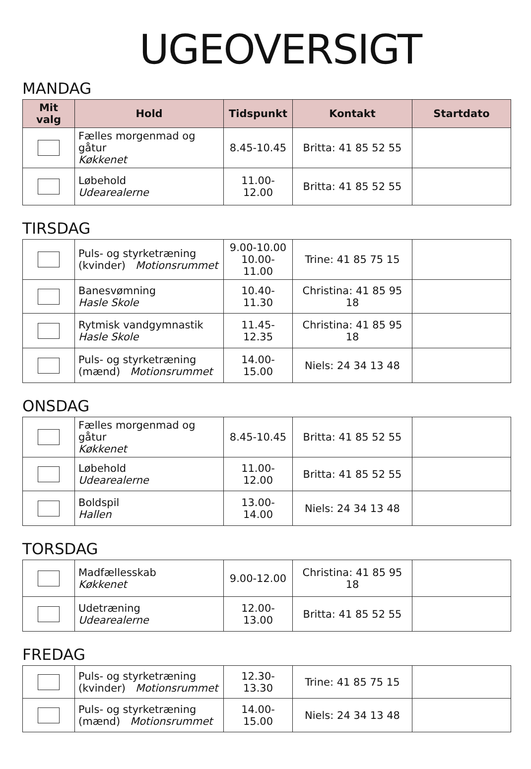UGEOVERSIGT
MANDAG
| Mit valg | Hold | Tidspunkt | Kontakt | Startdato |
| --- | --- | --- | --- | --- |
| | Fælles morgenmad og gåtur Køkkenet | 8.45-10.45 | Britta: 41 85 52 55 | |
| | Løbehold Udearealerne | 11.00-12.00 | Britta: 41 85 52 55 | |
TIRSDAG
| | Puls- og styrketræning (kvinder) Motionsrummet | 9.00-10.00 10.00-11.00 | Trine: 41 85 75 15 | |
| | Banesvømning Hasle Skole | 10.40-11.30 | Christina: 41 85 95 18 | |
| | Rytmisk vandgymnastik Hasle Skole | 11.45-12.35 | Christina: 41 85 95 18 | |
| | Puls- og styrketræning (mænd) Motionsrummet | 14.00-15.00 | Niels: 24 34 13 48 | |
ONSDAG
| | Fælles morgenmad og gåtur Køkkenet | 8.45-10.45 | Britta: 41 85 52 55 | |
| | Løbehold Udearealerne | 11.00-12.00 | Britta: 41 85 52 55 | |
| | Boldspil Hallen | 13.00-14.00 | Niels: 24 34 13 48 | |
TORSDAG
| | Madfællesskab Køkkenet | 9.00-12.00 | Christina: 41 85 95 18 | |
| | Udetræning Udearealerne | 12.00-13.00 | Britta: 41 85 52 55 | |
FREDAG
| | Puls- og styrketræning (kvinder) Motionsrummet | 12.30-13.30 | Trine: 41 85 75 15 | |
| | Puls- og styrketræning (mænd) Motionsrummet | 14.00-15.00 | Niels: 24 34 13 48 | |